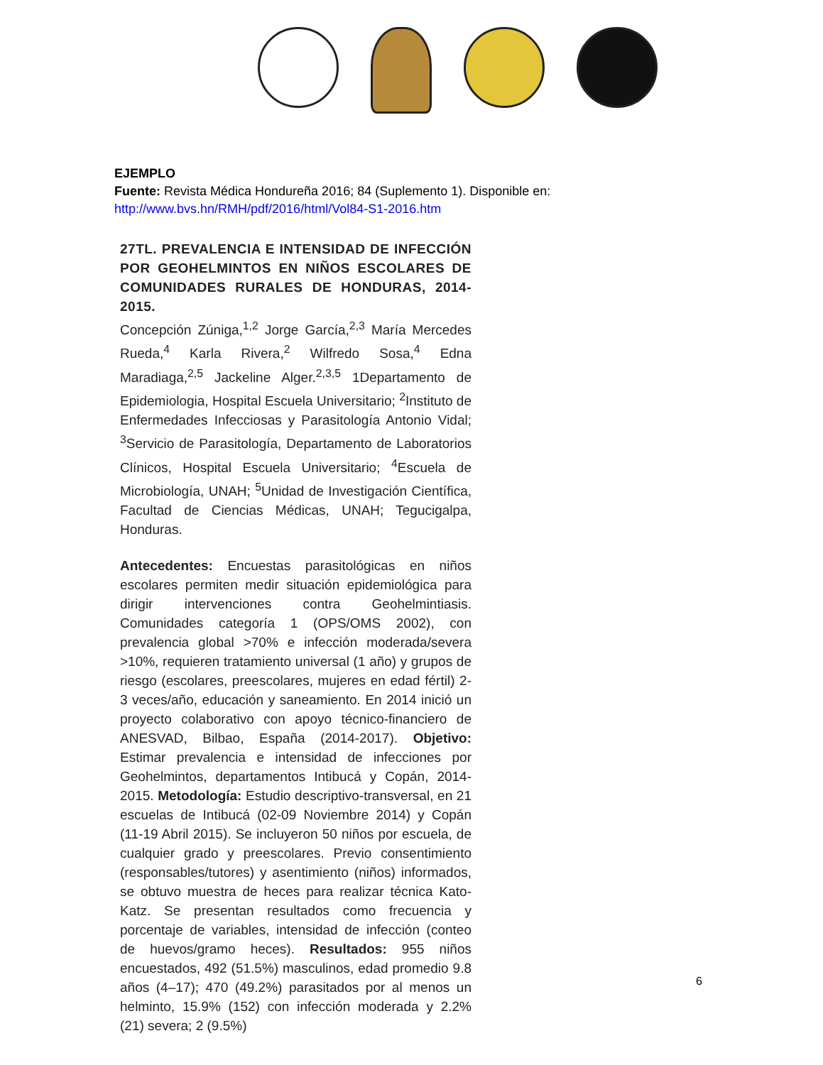EJEMPLO
Fuente: Revista Médica Hondureña 2016; 84 (Suplemento 1). Disponible en:
http://www.bvs.hn/RMH/pdf/2016/html/Vol84-S1-2016.htm
27TL. PREVALENCIA E INTENSIDAD DE INFECCIÓN POR GEOHELMINTOS EN NIÑOS ESCOLARES DE COMUNIDADES RURALES DE HONDURAS, 2014-2015.
Concepción Zúniga,<sup>1,2</sup> Jorge García,<sup>2,3</sup> María Mercedes Rueda,<sup>4</sup> Karla Rivera,<sup>2</sup> Wilfredo Sosa,<sup>4</sup> Edna Maradiaga,<sup>2,5</sup> Jackeline Alger.<sup>2,3,5</sup> 1Departamento de Epidemiologia, Hospital Escuela Universitario; <sup>2</sup>Instituto de Enfermedades Infecciosas y Parasitología Antonio Vidal; <sup>3</sup>Servicio de Parasitología, Departamento de Laboratorios Clínicos, Hospital Escuela Universitario; <sup>4</sup>Escuela de Microbiología, UNAH; <sup>5</sup>Unidad de Investigación Científica, Facultad de Ciencias Médicas, UNAH; Tegucigalpa, Honduras.
Antecedentes: Encuestas parasitológicas en niños escolares permiten medir situación epidemiológica para dirigir intervenciones contra Geohelmintiasis. Comunidades categoría 1 (OPS/OMS 2002), con prevalencia global >70% e infección moderada/severa >10%, requieren tratamiento universal (1 año) y grupos de riesgo (escolares, preescolares, mujeres en edad fértil) 2-3 veces/año, educación y saneamiento. En 2014 inició un proyecto colaborativo con apoyo técnico-financiero de ANESVAD, Bilbao, España (2014-2017). Objetivo: Estimar prevalencia e intensidad de infecciones por Geohelmintos, departamentos Intibucá y Copán, 2014-2015. Metodología: Estudio descriptivo-transversal, en 21 escuelas de Intibucá (02-09 Noviembre 2014) y Copán (11-19 Abril 2015). Se incluyeron 50 niños por escuela, de cualquier grado y preescolares. Previo consentimiento (responsables/tutores) y asentimiento (niños) informados, se obtuvo muestra de heces para realizar técnica Kato-Katz. Se presentan resultados como frecuencia y porcentaje de variables, intensidad de infección (conteo de huevos/gramo heces). Resultados: 955 niños encuestados, 492 (51.5%) masculinos, edad promedio 9.8 años (4–17); 470 (49.2%) parasitados por al menos un helminto, 15.9% (152) con infección moderada y 2.2% (21) severa; 2 (9.5%)
6